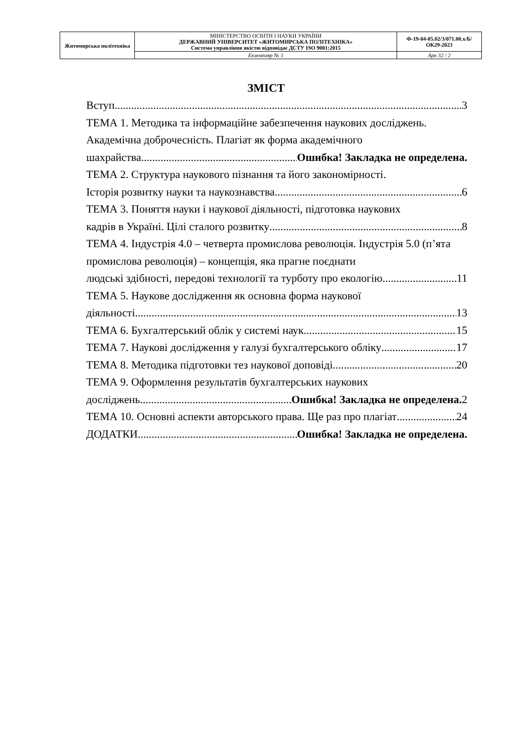| Житомирська політехніка | МІНІСТЕРСТВО ОСВІТИ І НАУКИ УКРАЇНИ ДЕРЖАВНИЙ УНІВЕРСИТЕТ «ЖИТОМИРСЬКА ПОЛІТЕХНІКА» Система управління якістю відповідає ДСТУ ISO 9001:2015 | Ф-19-04-05.02/3/071.00.x/Б/ОК29-2023 |
| | Екземпляр № 1 | Арк 32 / 2 |
ЗМІСТ
Вступ 3
ТЕМА 1. Методика та інформаційне забезпечення наукових досліджень. Академічна доброчесність. Плагіат як форма академічного
шахрайства Ошибка! Закладка не определена.
ТЕМА 2. Структура наукового пізнання та його закономірності.
Історія розвитку науки та наукознавства 6
ТЕМА 3. Поняття науки і наукової діяльності, підготовка наукових
кадрів в Україні. Цілі сталого розвитку 8
ТЕМА 4. Індустрія 4.0 – четверта промислова революція. Індустрія 5.0 (п’ята промислова революція) – концепція, яка прагне поєднати
людські здібності, передові технології та турботу про екологію 11
ТЕМА 5. Наукове дослідження як основна форма наукової
діяльності 13
ТЕМА 6. Бухгалтерський облік у системі наук 15
ТЕМА 7. Наукові дослідження у галузі бухгалтерського обліку 17
ТЕМА 8. Методика підготовки тез наукової доповіді 20
ТЕМА 9. Оформлення результатів бухгалтерських наукових
досліджень Ошибка! Закладка не определена. 2
ТЕМА 10. Основні аспекти авторського права. Ще раз про плагіат 24
ДОДАТКИ Ошибка! Закладка не определена.